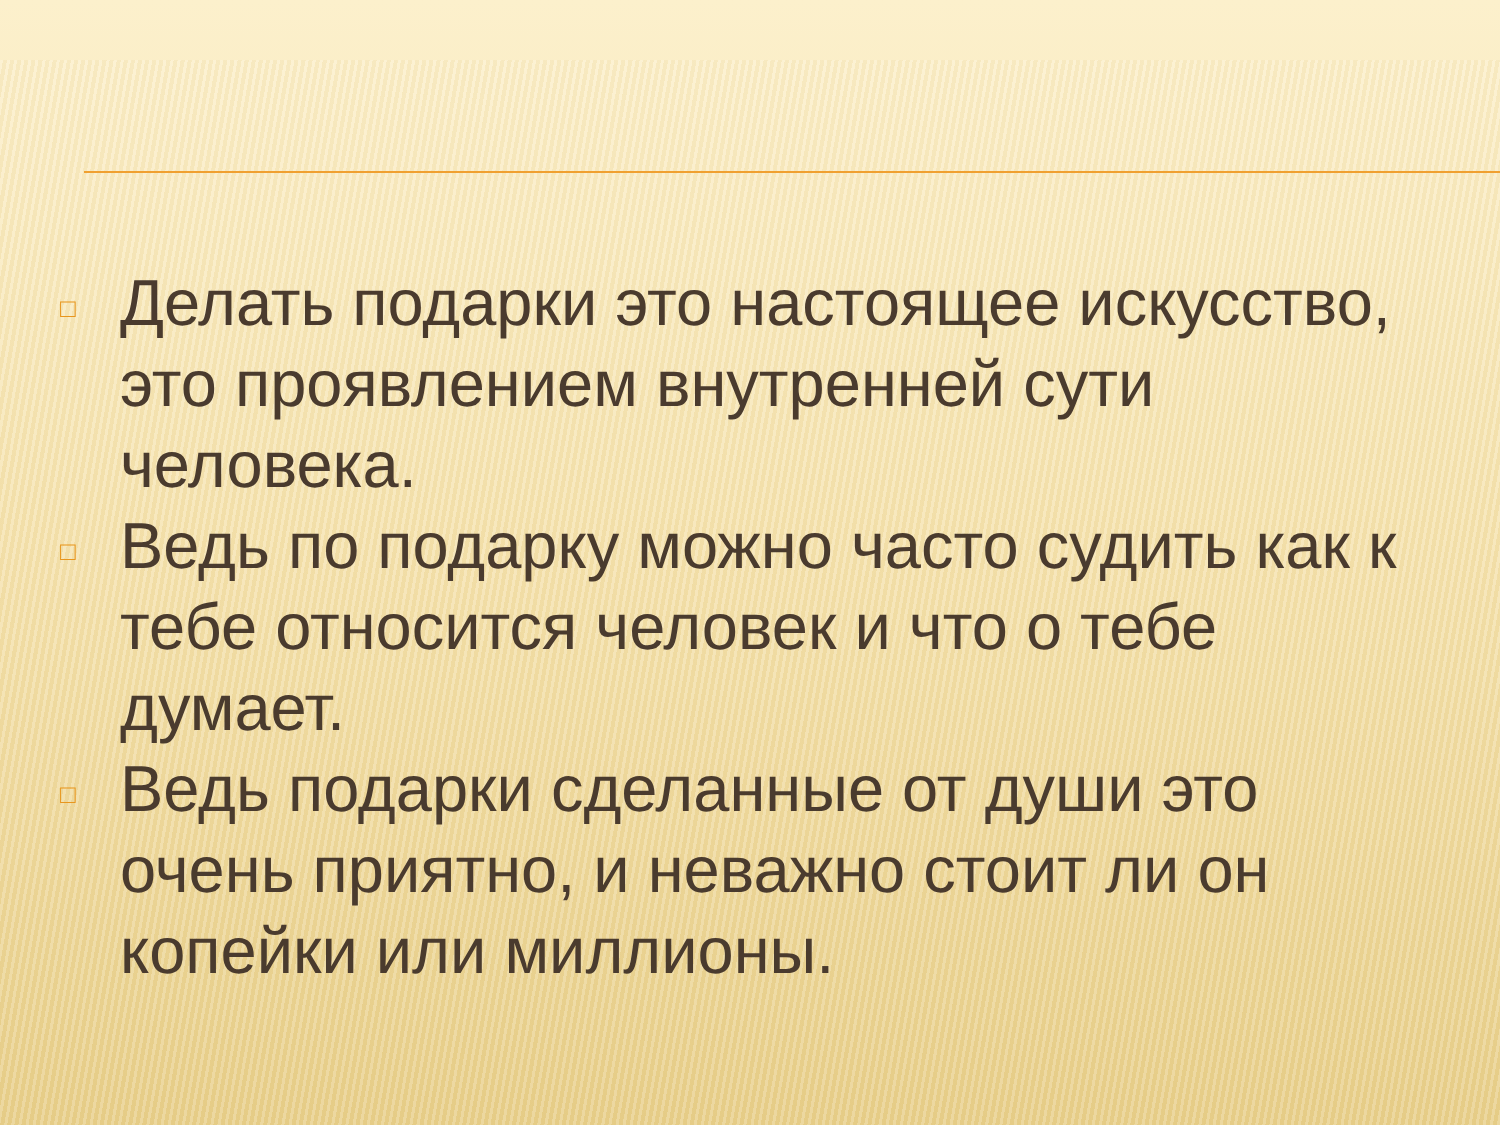□ Делать подарки это настоящее искусство, это проявлением внутренней сути человека.
□ Ведь по подарку можно часто судить как к тебе относится человек и что о тебе думает.
□ Ведь подарки сделанные от души это очень приятно, и неважно стоит ли он копейки или миллионы.